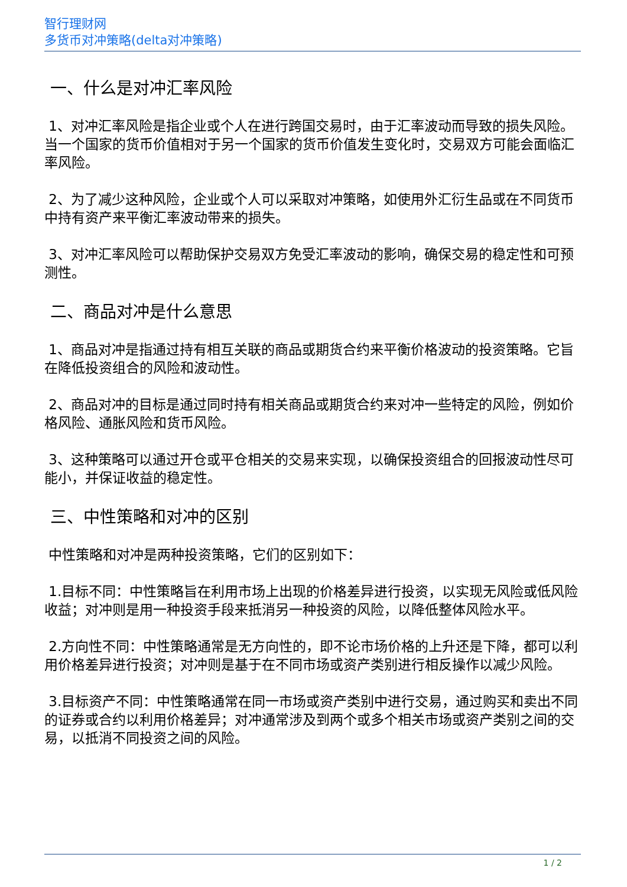智行理财网
多货币对冲策略(delta对冲策略)
一、什么是对冲汇率风险
1、对冲汇率风险是指企业或个人在进行跨国交易时，由于汇率波动而导致的损失风险。当一个国家的货币价值相对于另一个国家的货币价值发生变化时，交易双方可能会面临汇率风险。
2、为了减少这种风险，企业或个人可以采取对冲策略，如使用外汇衍生品或在不同货币中持有资产来平衡汇率波动带来的损失。
3、对冲汇率风险可以帮助保护交易双方免受汇率波动的影响，确保交易的稳定性和可预测性。
二、商品对冲是什么意思
1、商品对冲是指通过持有相互关联的商品或期货合约来平衡价格波动的投资策略。它旨在降低投资组合的风险和波动性。
2、商品对冲的目标是通过同时持有相关商品或期货合约来对冲一些特定的风险，例如价格风险、通胀风险和货币风险。
3、这种策略可以通过开仓或平仓相关的交易来实现，以确保投资组合的回报波动性尽可能小，并保证收益的稳定性。
三、中性策略和对冲的区别
中性策略和对冲是两种投资策略，它们的区别如下：
1.目标不同：中性策略旨在利用市场上出现的价格差异进行投资，以实现无风险或低风险收益；对冲则是用一种投资手段来抵消另一种投资的风险，以降低整体风险水平。
2.方向性不同：中性策略通常是无方向性的，即不论市场价格的上升还是下降，都可以利用价格差异进行投资；对冲则是基于在不同市场或资产类别进行相反操作以减少风险。
3.目标资产不同：中性策略通常在同一市场或资产类别中进行交易，通过购买和卖出不同的证券或合约以利用价格差异；对冲通常涉及到两个或多个相关市场或资产类别之间的交易，以抵消不同投资之间的风险。
1 / 2